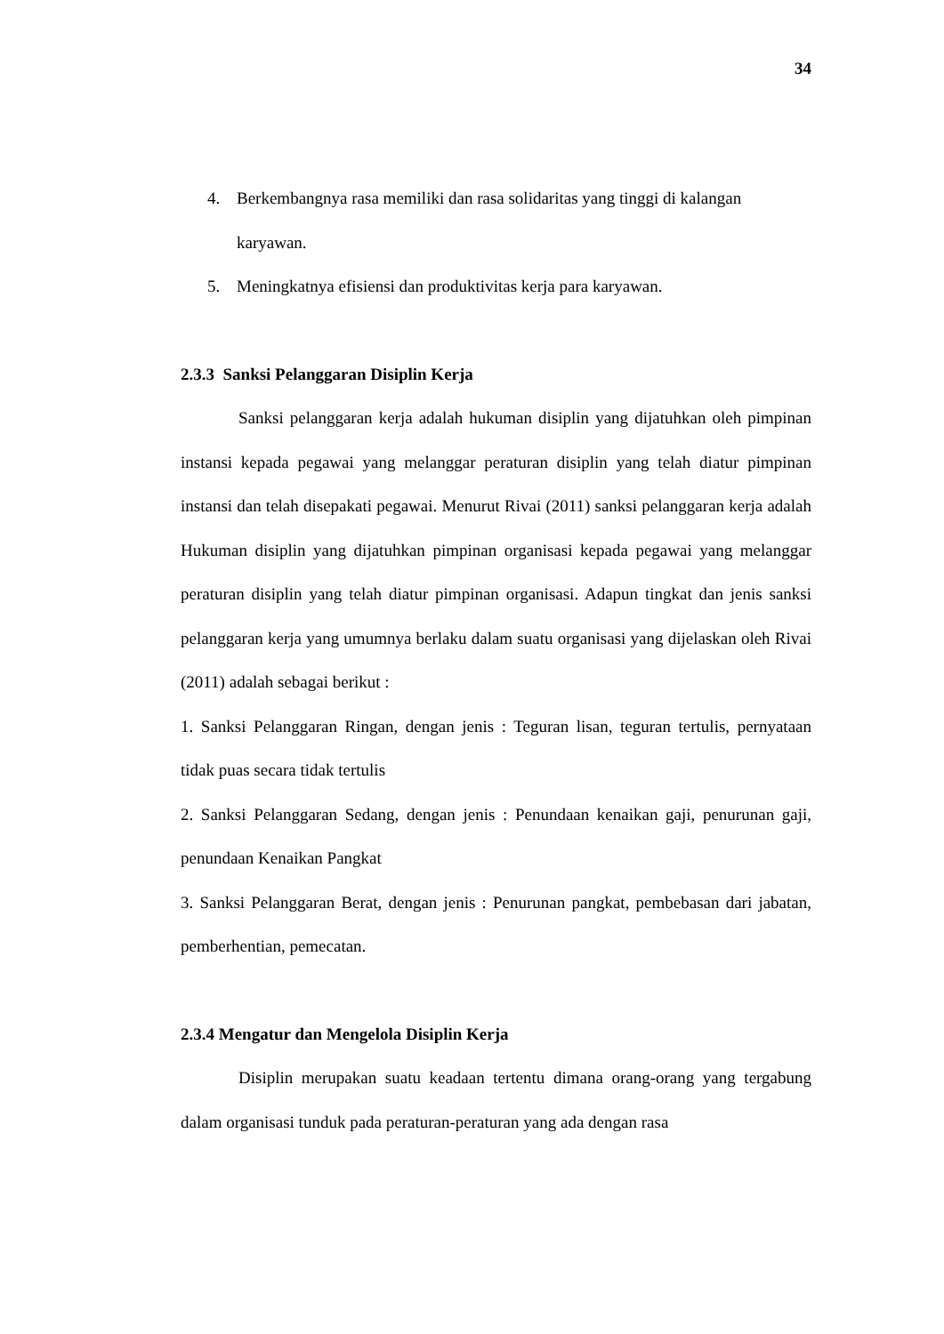34
4. Berkembangnya rasa memiliki dan rasa solidaritas yang tinggi di kalangan karyawan.
5. Meningkatnya efisiensi dan produktivitas kerja para karyawan.
2.3.3 Sanksi Pelanggaran Disiplin Kerja
Sanksi pelanggaran kerja adalah hukuman disiplin yang dijatuhkan oleh pimpinan instansi kepada pegawai yang melanggar peraturan disiplin yang telah diatur pimpinan instansi dan telah disepakati pegawai. Menurut Rivai (2011) sanksi pelanggaran kerja adalah Hukuman disiplin yang dijatuhkan pimpinan organisasi kepada pegawai yang melanggar peraturan disiplin yang telah diatur pimpinan organisasi. Adapun tingkat dan jenis sanksi pelanggaran kerja yang umumnya berlaku dalam suatu organisasi yang dijelaskan oleh Rivai (2011) adalah sebagai berikut :
1. Sanksi Pelanggaran Ringan, dengan jenis : Teguran lisan, teguran tertulis, pernyataan tidak puas secara tidak tertulis
2. Sanksi Pelanggaran Sedang, dengan jenis : Penundaan kenaikan gaji, penurunan gaji, penundaan Kenaikan Pangkat
3. Sanksi Pelanggaran Berat, dengan jenis : Penurunan pangkat, pembebasan dari jabatan, pemberhentian, pemecatan.
2.3.4 Mengatur dan Mengelola Disiplin Kerja
Disiplin merupakan suatu keadaan tertentu dimana orang-orang yang tergabung dalam organisasi tunduk pada peraturan-peraturan yang ada dengan rasa